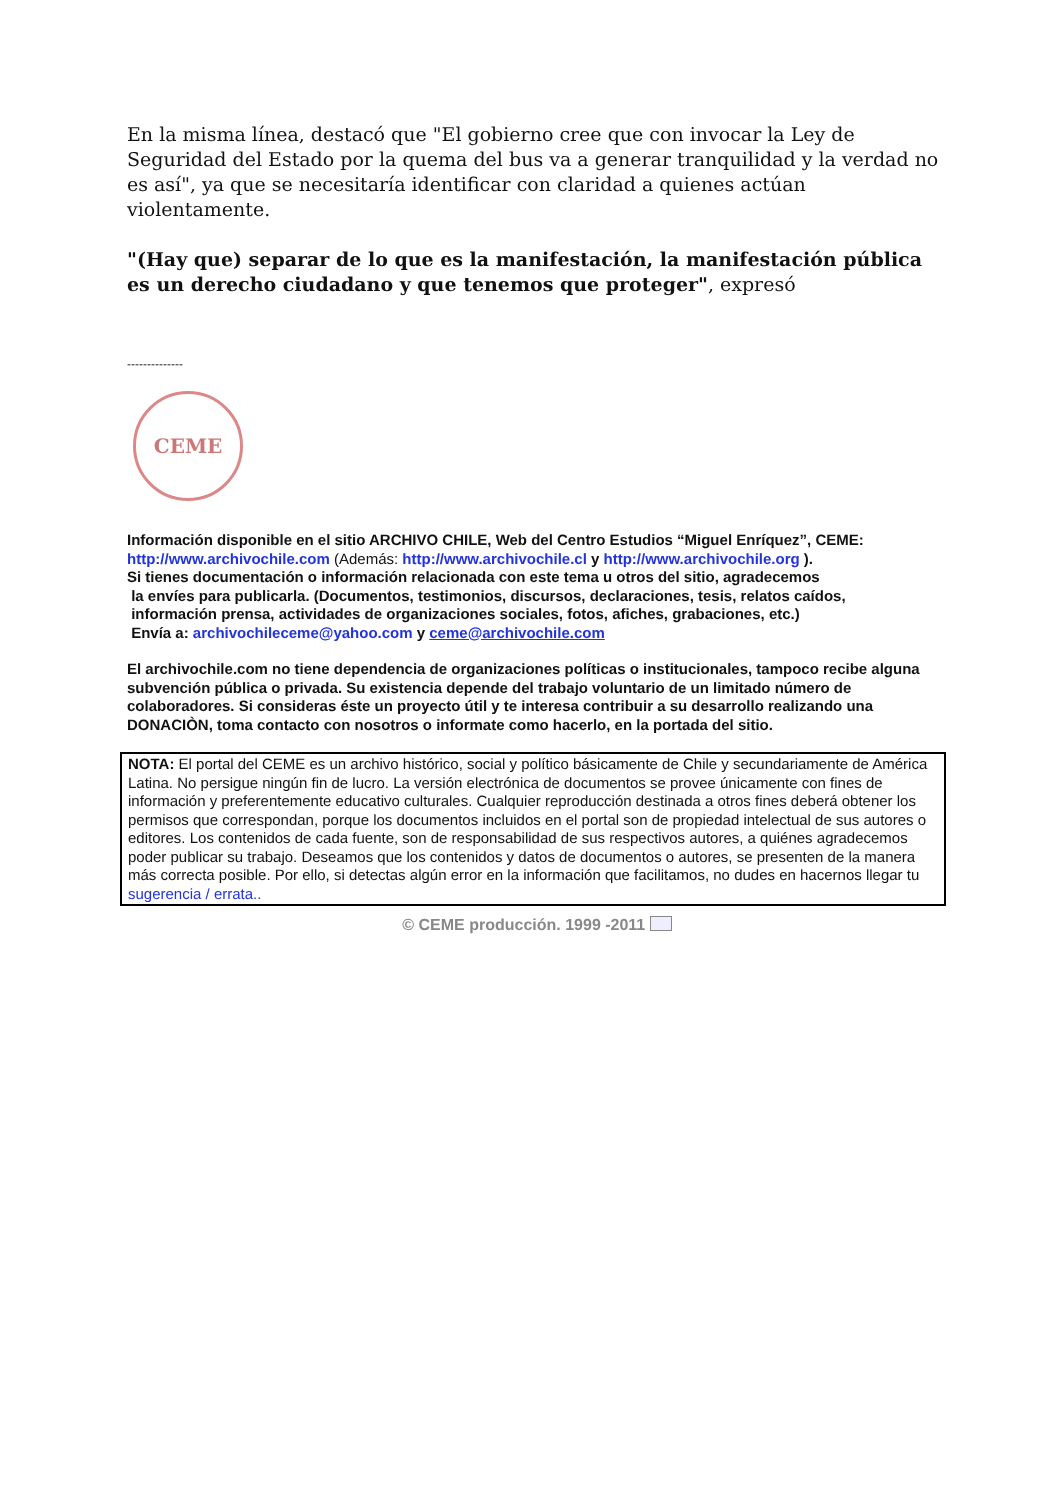En la misma línea, destacó que "El gobierno cree que con invocar la Ley de Seguridad del Estado por la quema del bus va a generar tranquilidad y la verdad no es así", ya que se necesitaría identificar con claridad a quienes actúan violentamente.
"(Hay que) separar de lo que es la manifestación, la manifestación pública es un derecho ciudadano y que tenemos que proteger", expresó
--------------
CEME
Información disponible en el sitio ARCHIVO CHILE, Web del Centro Estudios “Miguel Enríquez”, CEME: http://www.archivochile.com (Además: http://www.archivochile.cl y http://www.archivochile.org ).
Si tienes documentación o información relacionada con este tema u otros del sitio, agradecemos
la envíes para publicarla. (Documentos, testimonios, discursos, declaraciones, tesis, relatos caídos,
información prensa, actividades de organizaciones sociales, fotos, afiches, grabaciones, etc.)
Envía a: archivochileceme@yahoo.com y ceme@archivochile.com
El archivochile.com no tiene dependencia de organizaciones políticas o institucionales, tampoco recibe alguna subvención pública o privada. Su existencia depende del trabajo voluntario de un limitado número de colaboradores. Si consideras éste un proyecto útil y te interesa contribuir a su desarrollo realizando una DONACIÒN, toma contacto con nosotros o informate como hacerlo, en la portada del sitio.
NOTA: El portal del CEME es un archivo histórico, social y político básicamente de Chile y secundariamente de América Latina. No persigue ningún fin de lucro. La versión electrónica de documentos se provee únicamente con fines de información y preferentemente educativo culturales. Cualquier reproducción destinada a otros fines deberá obtener los permisos que correspondan, porque los documentos incluidos en el portal son de propiedad intelectual de sus autores o editores. Los contenidos de cada fuente, son de responsabilidad de sus respectivos autores, a quiénes agradecemos poder publicar su trabajo. Deseamos que los contenidos y datos de documentos o autores, se presenten de la manera más correcta posible. Por ello, si detectas algún error en la información que facilitamos, no dudes en hacernos llegar tu sugerencia / errata..
© CEME producción. 1999 -2011